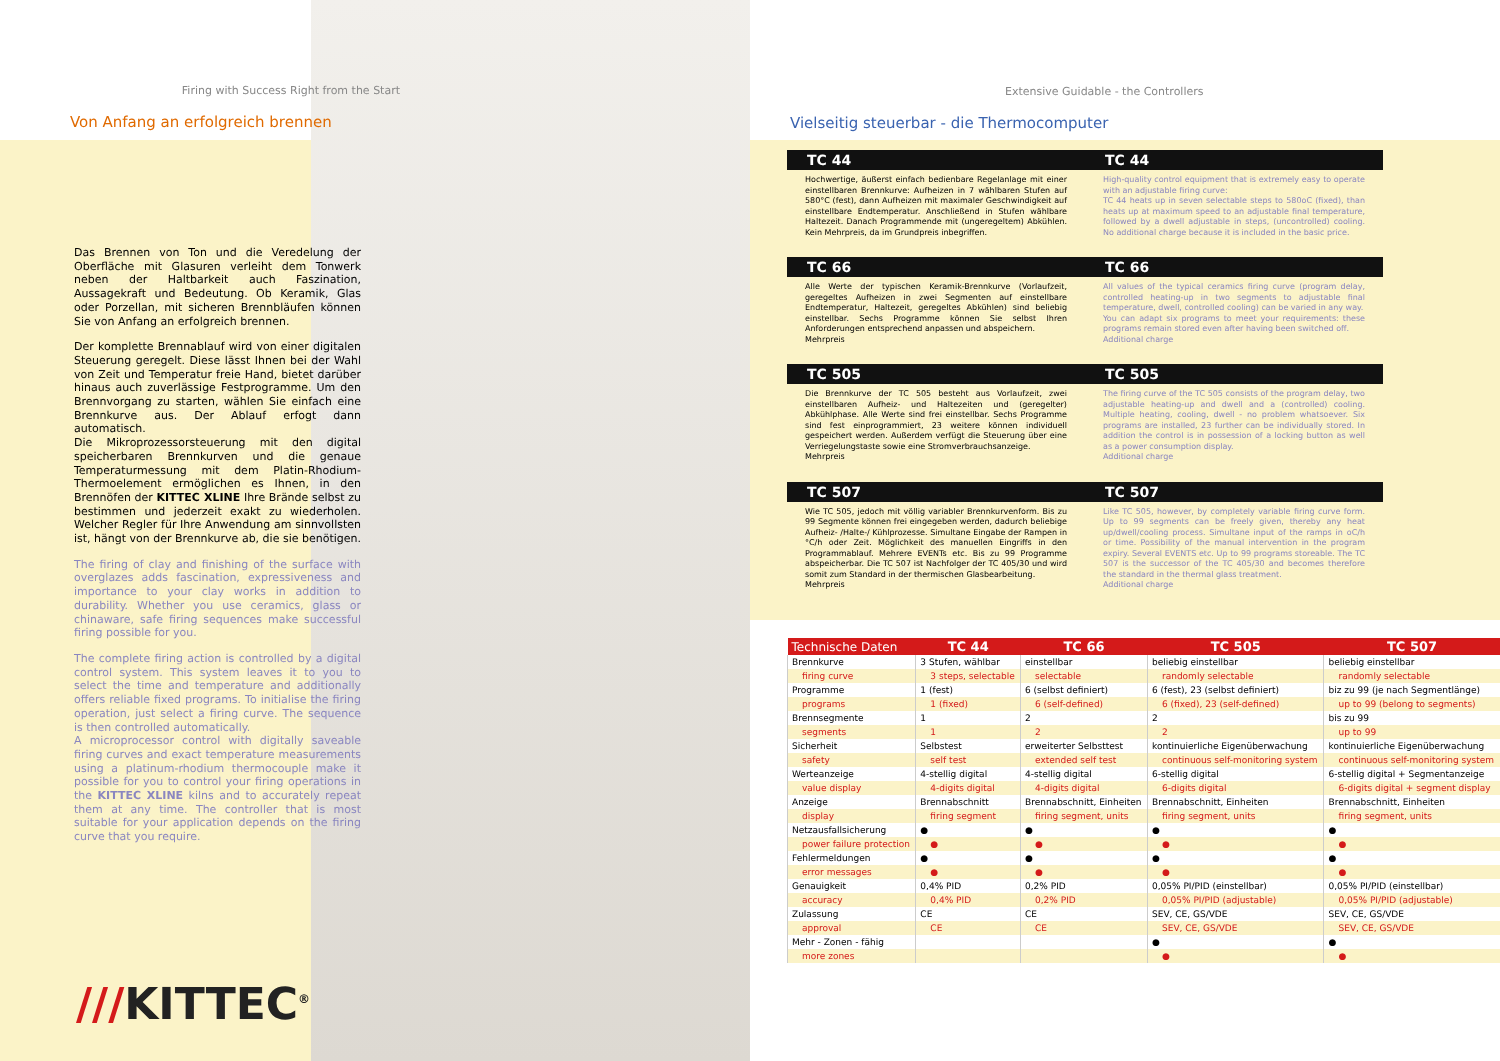Firing with Success Right from the Start
Von Anfang an erfolgreich brennen
Das Brennen von Ton und die Veredelung der Oberfläche mit Glasuren verleiht dem Tonwerk neben der Haltbarkeit auch Faszination, Aussagekraft und Bedeutung. Ob Keramik, Glas oder Porzellan, mit sicheren Brennbläufen können Sie von Anfang an erfolgreich brennen.
Der komplette Brennablauf wird von einer digitalen Steuerung geregelt. Diese lässt Ihnen bei der Wahl von Zeit und Temperatur freie Hand, bietet darüber hinaus auch zuverlässige Festprogramme. Um den Brennvorgang zu starten, wählen Sie einfach eine Brennkurve aus. Der Ablauf erfogt dann automatisch.
Die Mikroprozessorsteuerung mit den digital speicherbaren Brennkurven und die genaue Temperaturmessung mit dem Platin-Rhodium-Thermoelement ermöglichen es Ihnen, in den Brennöfen der KITTEC XLINE Ihre Brände selbst zu bestimmen und jederzeit exakt zu wiederholen. Welcher Regler für Ihre Anwendung am sinnvollsten ist, hängt von der Brennkurve ab, die sie benötigen.
The firing of clay and finishing of the surface with overglazes adds fascination, expressiveness and importance to your clay works in addition to durability. Whether you use ceramics, glass or chinaware, safe firing sequences make successful firing possible for you.
The complete firing action is controlled by a digital control system. This system leaves it to you to select the time and temperature and additionally offers reliable fixed programs. To initialise the firing operation, just select a firing curve. The sequence is then controlled automatically.
A microprocessor control with digitally saveable firing curves and exact temperature measurements using a platinum-rhodium thermocouple make it possible for you to control your firing operations in the KITTEC XLINE kilns and to accurately repeat them at any time. The controller that is most suitable for your application depends on the firing curve that you require.
///KITTEC<sup>®</sup>
Extensive Guidable - the Controllers
Vielseitig steuerbar - die Thermocomputer
TC 44 TC 44
Hochwertige, äußerst einfach bedienbare Regelanlage mit einer einstellbaren Brennkurve: Aufheizen in 7 wählbaren Stufen auf 580°C (fest), dann Aufheizen mit maximaler Geschwindigkeit auf einstellbare Endtemperatur. Anschließend in Stufen wählbare Haltezeit. Danach Programmende mit (ungeregeltem) Abkühlen. Kein Mehrpreis, da im Grundpreis inbegriffen.
High-quality control equipment that is extremely easy to operate with an adjustable firing curve:
TC 44 heats up in seven selectable steps to 580oC (fixed), than heats up at maximum speed to an adjustable final temperature, followed by a dwell adjustable in steps, (uncontrolled) cooling. No additional charge because it is included in the basic price.
TC 66 TC 66
Alle Werte der typischen Keramik-Brennkurve (Vorlaufzeit, geregeltes Aufheizen in zwei Segmenten auf einstellbare Endtemperatur, Haltezeit, geregeltes Abkühlen) sind beliebig einstellbar. Sechs Programme können Sie selbst Ihren Anforderungen entsprechend anpassen und abspeichern.
Mehrpreis
All values of the typical ceramics firing curve (program delay, controlled heating-up in two segments to adjustable final temperature, dwell, controlled cooling) can be varied in any way.
You can adapt six programs to meet your requirements: these programs remain stored even after having been switched off.
Additional charge
TC 505 TC 505
Die Brennkurve der TC 505 besteht aus Vorlaufzeit, zwei einstellbaren Aufheiz- und Haltezeiten und (geregelter) Abkühlphase. Alle Werte sind frei einstellbar. Sechs Programme sind fest einprogrammiert, 23 weitere können individuell gespeichert werden. Außerdem verfügt die Steuerung über eine Verriegelungstaste sowie eine Stromverbrauchsanzeige.
Mehrpreis
The firing curve of the TC 505 consists of the program delay, two adjustable heating-up and dwell and a (controlled) cooling. Multiple heating, cooling, dwell - no problem whatsoever. Six programs are installed, 23 further can be individually stored. In addition the control is in possession of a locking button as well as a power consumption display.
Additional charge
TC 507 TC 507
Wie TC 505, jedoch mit völlig variabler Brennkurvenform. Bis zu 99 Segmente können frei eingegeben werden, dadurch beliebige Aufheiz- /Halte-/ Kühlprozesse. Simultane Eingabe der Rampen in °C/h oder Zeit. Möglichkeit des manuellen Eingriffs in den Programmablauf. Mehrere EVENTs etc. Bis zu 99 Programme abspeicherbar. Die TC 507 ist Nachfolger der TC 405/30 und wird somit zum Standard in der thermischen Glasbearbeitung.
Mehrpreis
Like TC 505, however, by completely variable firing curve form. Up to 99 segments can be freely given, thereby any heat up/dwell/cooling process. Simultane input of the ramps in oC/h or time. Possibility of the manual intervention in the program expiry. Several EVENTS etc. Up to 99 programs storeable. The TC 507 is the successor of the TC 405/30 and becomes therefore the standard in the thermal glass treatment.
Additional charge
| Technische Daten | TC 44 | TC 66 | TC 505 | TC 507 |
| --- | --- | --- | --- | --- |
| Brennkurve | 3 Stufen, wählbar | einstellbar | beliebig einstellbar | beliebig einstellbar |
| firing curve | 3 steps, selectable | selectable | randomly selectable | randomly selectable |
| Programme | 1 (fest) | 6 (selbst definiert) | 6 (fest), 23 (selbst definiert) | biz zu 99 (je nach Segmentlänge) |
| programs | 1 (fixed) | 6 (self-defined) | 6 (fixed), 23 (self-defined) | up to 99 (belong to segments) |
| Brennsegmente | 1 | 2 | 2 | bis zu 99 |
| segments | 1 | 2 | 2 | up to 99 |
| Sicherheit | Selbstest | erweiterter Selbsttest | kontinuierliche Eigenüberwachung | kontinuierliche Eigenüberwachung |
| safety | self test | extended self test | continuous self-monitoring system | continuous self-monitoring system |
| Werteanzeige | 4-stellig digital | 4-stellig digital | 6-stellig digital | 6-stellig digital + Segmentanzeige |
| value display | 4-digits digital | 4-digits digital | 6-digits digital | 6-digits digital + segment display |
| Anzeige | Brennabschnitt | Brennabschnitt, Einheiten | Brennabschnitt, Einheiten | Brennabschnitt, Einheiten |
| display | firing segment | firing segment, units | firing segment, units | firing segment, units |
| Netzausfallsicherung | ● | ● | ● | ● |
| power failure protection | ● | ● | ● | ● |
| Fehlermeldungen | ● | ● | ● | ● |
| error messages | ● | ● | ● | ● |
| Genauigkeit | 0,4% PID | 0,2% PID | 0,05% PI/PID (einstellbar) | 0,05% PI/PID (einstellbar) |
| accuracy | 0,4% PID | 0,2% PID | 0,05% PI/PID (adjustable) | 0,05% PI/PID (adjustable) |
| Zulassung | CE | CE | SEV, CE, GS/VDE | SEV, CE, GS/VDE |
| approval | CE | CE | SEV, CE, GS/VDE | SEV, CE, GS/VDE |
| Mehr - Zonen - fähig | | | ● | ● |
| more zones | | | ● | ● |